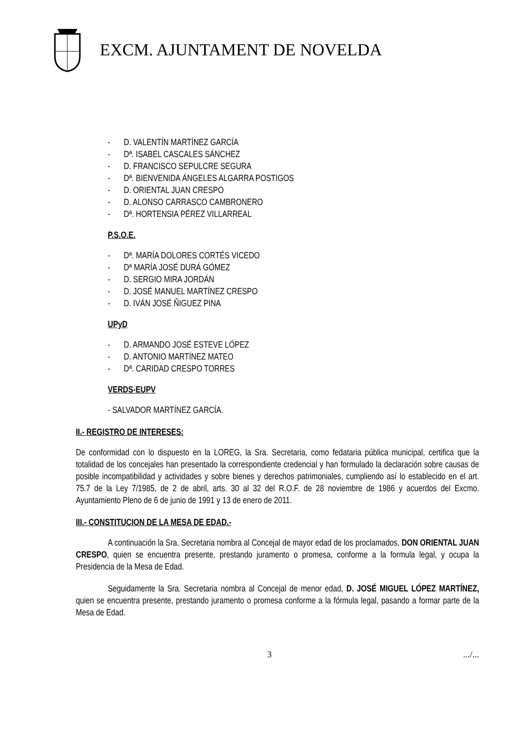EXCM. AJUNTAMENT DE NOVELDA
- D. VALENTÍN MARTÍNEZ GARCÍA
- Dª. ISABEL CASCALES SÁNCHEZ
- D. FRANCISCO SEPULCRE SEGURA
- Dª. BIENVENIDA ÁNGELES ALGARRA POSTIGOS
- D. ORIENTAL JUAN CRESPO
- D. ALONSO CARRASCO CAMBRONERO
- Dª. HORTENSIA PÉREZ VILLARREAL
P.S.O.E.
- Dª. MARÍA DOLORES CORTÉS VICEDO
- Dª MARÍA JOSÉ DURÁ GÓMEZ
- D. SERGIO MIRA JORDÁN
- D. JOSÉ MANUEL MARTÍNEZ CRESPO
- D. IVÁN JOSÉ ÑIGUEZ PINA
UPyD
- D. ARMANDO JOSÉ ESTEVE LÓPEZ
- D. ANTONIO MARTÍNEZ MATEO
- Dª. CARIDAD CRESPO TORRES
VERDS-EUPV
- SALVADOR MARTÍNEZ GARCÍA.
II.- REGISTRO DE INTERESES:
De conformidad con lo dispuesto en la LOREG, la Sra. Secretaria, como fedataria pública municipal, certifica que la totalidad de los concejales han presentado la correspondiente credencial y han formulado la declaración sobre causas de posible incompatibilidad y actividades y sobre bienes y derechos patrimoniales, cumpliendo así lo establecido en el art. 75.7 de la Ley 7/1985, de 2 de abril, arts. 30 al 32 del R.O.F. de 28 noviembre de 1986 y acuerdos del Excmo. Ayuntamiento Pleno de 6 de junio de 1991 y 13 de enero de 2011.
III.- CONSTITUCION DE LA MESA DE EDAD.-
A continuación la Sra. Secretaria nombra al Concejal de mayor edad de los proclamados, DON ORIENTAL JUAN CRESPO, quien se encuentra presente, prestando juramento o promesa, conforme a la formula legal, y ocupa la Presidencia de la Mesa de Edad.
Seguidamente la Sra. Secretaria nombra al Concejal de menor edad, D. JOSÉ MIGUEL LÓPEZ MARTÍNEZ, quien se encuentra presente, prestando juramento o promesa conforme a la fórmula legal, pasando a formar parte de la Mesa de Edad.
3 .../...